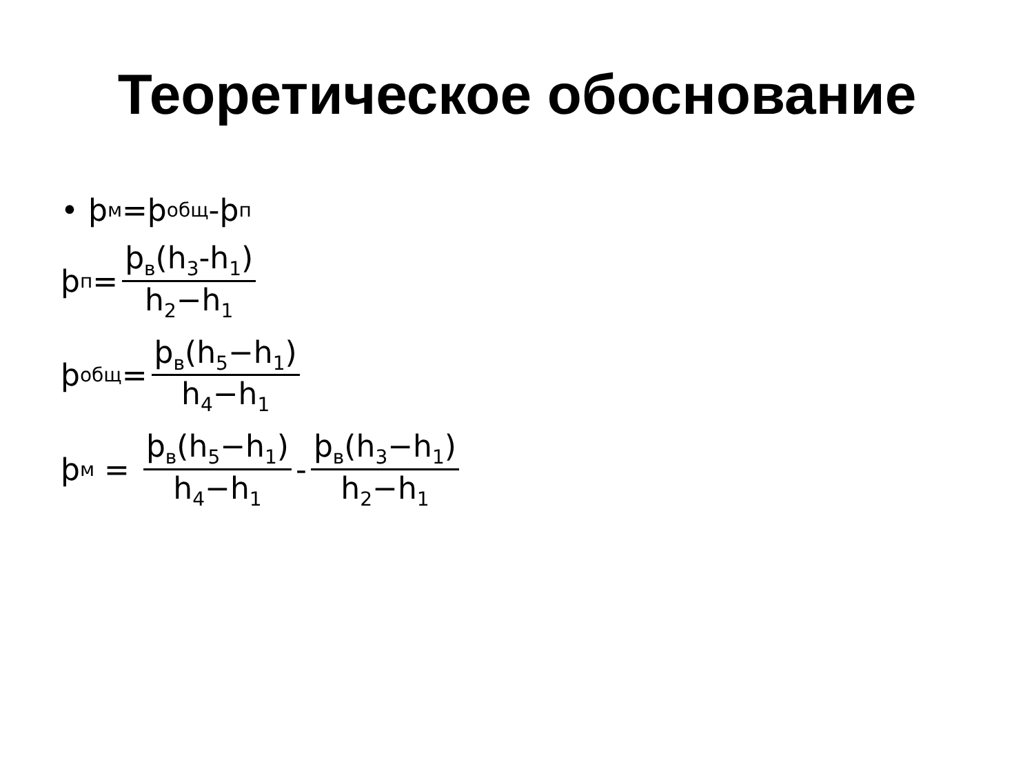Теоретическое обоснование
• ϸ<sub>м</sub>=ϸ<sub>общ</sub>-ϸ<sub>п</sub>
ϸ<sub>п</sub>= ϸ<sub>в</sub>(h<sub>3</sub>-h<sub>1</sub>) h<sub>2</sub>−h<sub>1</sub>
ϸ<sub>общ</sub>= ϸ<sub>в</sub>(h<sub>5</sub>−h<sub>1</sub>) h<sub>4</sub>−h<sub>1</sub>
ϸ<sub>м</sub> = ϸ<sub>в</sub>(h<sub>5</sub>−h<sub>1</sub>) h<sub>4</sub>−h<sub>1</sub> - ϸ<sub>в</sub>(h<sub>3</sub>−h<sub>1</sub>) h<sub>2</sub>−h<sub>1</sub>